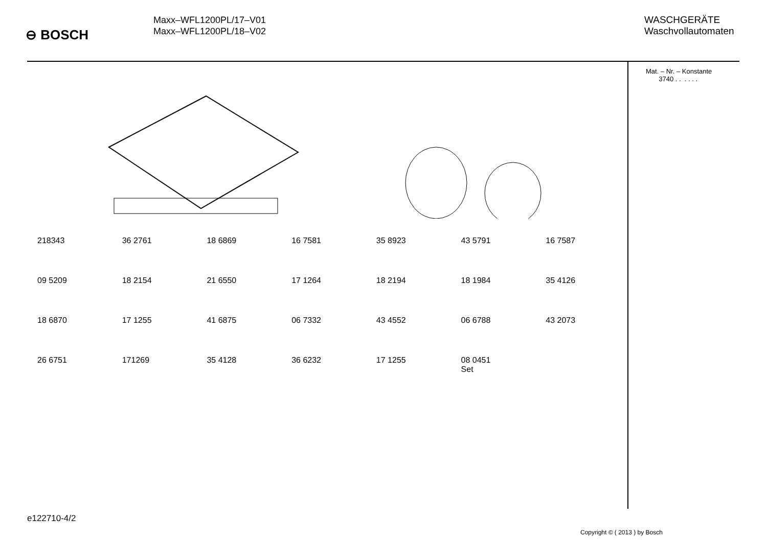⊖ BOSCH
Maxx–WFL1200PL/17–V01
Maxx–WFL1200PL/18–V02
WASCHGERÄTE
Waschvollautomaten
218343 36 2761 18 6869 16 7581 35 8923 43 5791 16 7587 09 5209 18 2154 21 6550 17 1264 18 2194 18 1984 35 4126 18 6870 17 1255 41 6875 06 7332 43 4552 06 6788 43 2073 26 6751 171269 35 4128 36 6232 17 1255 08 0451
Set
Mat. – Nr. – Konstante
3740 . . . . . .
e122710-4/2
Copyright © ( 2013 ) by Bosch